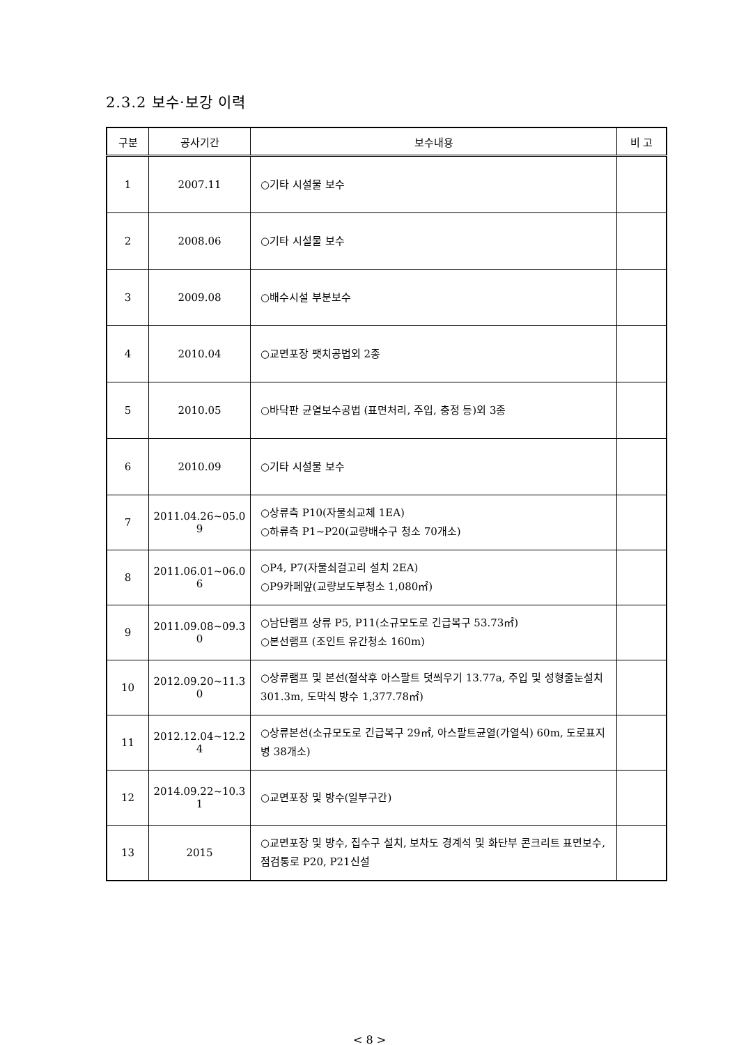2.3.2 보수·보강 이력
| 구분 | 공사기간 | 보수내용 | 비 고 |
| --- | --- | --- | --- |
| 1 | 2007.11 | ○기타 시설물 보수 | |
| 2 | 2008.06 | ○기타 시설물 보수 | |
| 3 | 2009.08 | ○배수시설 부분보수 | |
| 4 | 2010.04 | ○교면포장 팻치공법외 2종 | |
| 5 | 2010.05 | ○바닥판 균열보수공법 (표면처리, 주입, 충정 등)외 3종 | |
| 6 | 2010.09 | ○기타 시설물 보수 | |
| 7 | 2011.04.26~05.0 9 | ○상류측 P10(자물쇠교체 1EA) ○하류측 P1~P20(교량배수구 청소 70개소) | |
| 8 | 2011.06.01~06.0 6 | ○P4, P7(자물쇠걸고리 설치 2EA) ○P9카페앞(교량보도부청소 1,080㎡) | |
| 9 | 2011.09.08~09.3 0 | ○남단램프 상류 P5, P11(소규모도로 긴급복구 53.73㎡) ○본선램프 (조인트 유간청소 160m) | |
| 10 | 2012.09.20~11.3 0 | ○상류램프 및 본선(절삭후 아스팔트 덧씌우기 13.77a, 주입 및 성형줄눈설치 301.3m, 도막식 방수 1,377.78㎡) | |
| 11 | 2012.12.04~12.2 4 | ○상류본선(소규모도로 긴급복구 29㎡, 아스팔트균열(가열식) 60m, 도로표지병 38개소) | |
| 12 | 2014.09.22~10.3 1 | ○교면포장 및 방수(일부구간) | |
| 13 | 2015 | ○교면포장 및 방수, 집수구 설치, 보차도 경계석 및 화단부 콘크리트 표면보수, 점검통로 P20, P21신설 | |
< 8 >